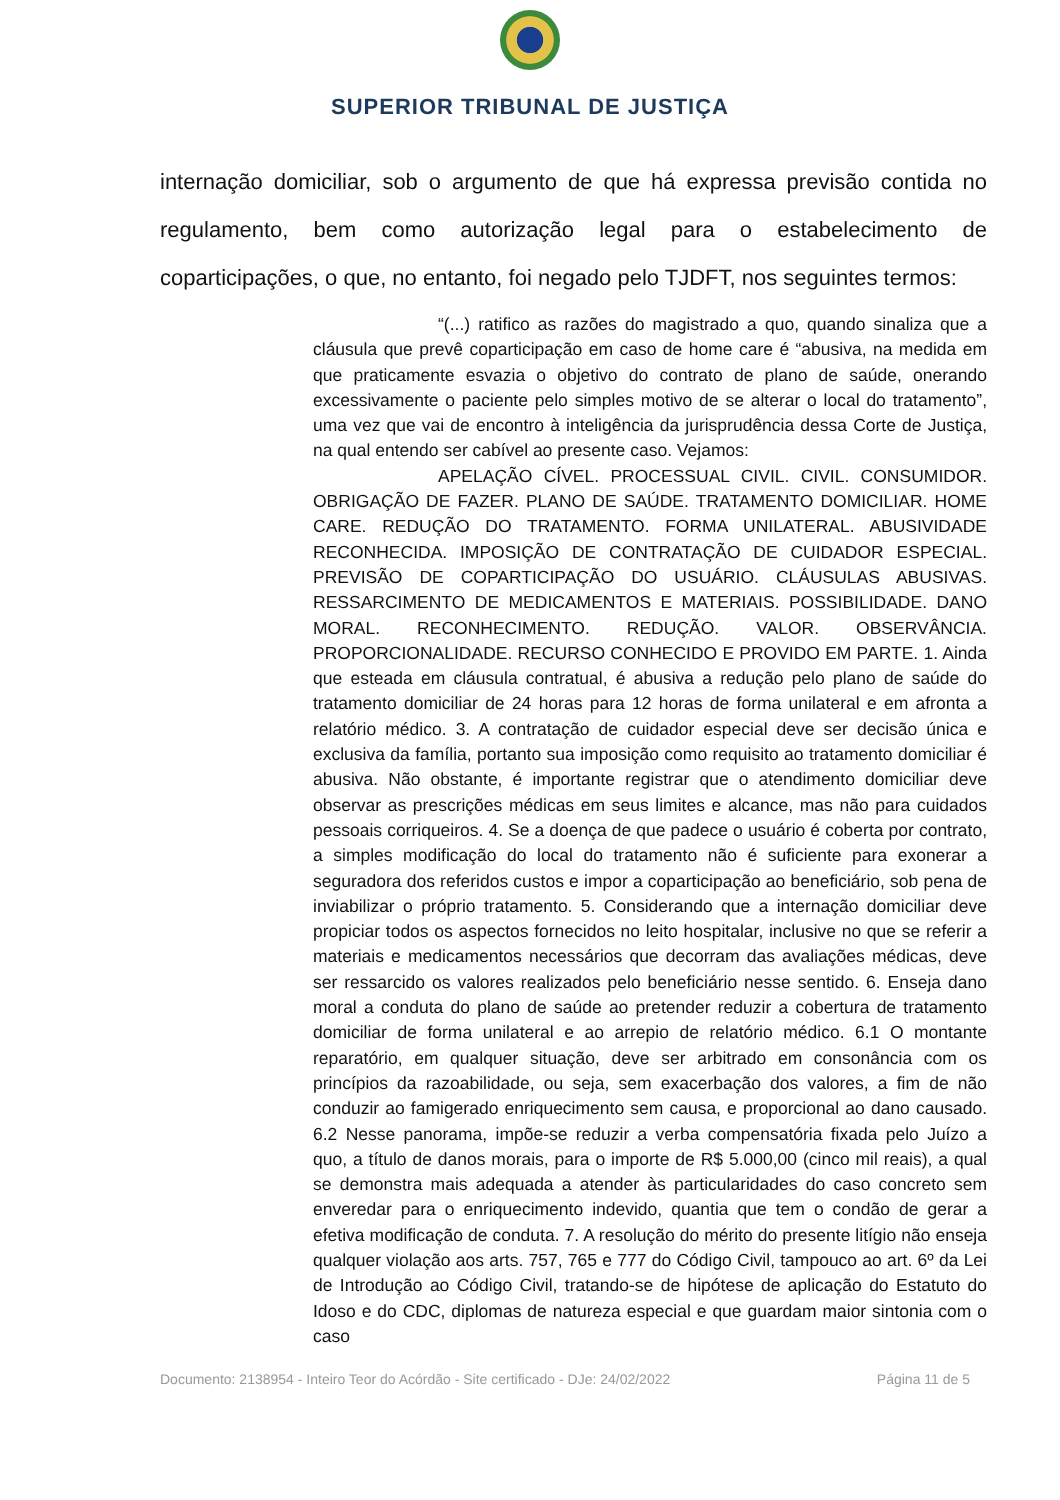SUPERIOR TRIBUNAL DE JUSTIÇA
internação domiciliar, sob o argumento de que há expressa previsão contida no regulamento, bem como autorização legal para o estabelecimento de coparticipações, o que, no entanto, foi negado pelo TJDFT, nos seguintes termos:
“(...) ratifico as razões do magistrado a quo, quando sinaliza que a cláusula que prevê coparticipação em caso de home care é “abusiva, na medida em que praticamente esvazia o objetivo do contrato de plano de saúde, onerando excessivamente o paciente pelo simples motivo de se alterar o local do tratamento”, uma vez que vai de encontro à inteligência da jurisprudência dessa Corte de Justiça, na qual entendo ser cabível ao presente caso. Vejamos:
APELAÇÃO CÍVEL. PROCESSUAL CIVIL. CIVIL. CONSUMIDOR. OBRIGAÇÃO DE FAZER. PLANO DE SAÚDE. TRATAMENTO DOMICILIAR. HOME CARE. REDUÇÃO DO TRATAMENTO. FORMA UNILATERAL. ABUSIVIDADE RECONHECIDA. IMPOSIÇÃO DE CONTRATAÇÃO DE CUIDADOR ESPECIAL. PREVISÃO DE COPARTICIPAÇÃO DO USUÁRIO. CLÁUSULAS ABUSIVAS. RESSARCIMENTO DE MEDICAMENTOS E MATERIAIS. POSSIBILIDADE. DANO MORAL. RECONHECIMENTO. REDUÇÃO. VALOR. OBSERVÂNCIA. PROPORCIONALIDADE. RECURSO CONHECIDO E PROVIDO EM PARTE. 1. Ainda que esteada em cláusula contratual, é abusiva a redução pelo plano de saúde do tratamento domiciliar de 24 horas para 12 horas de forma unilateral e em afronta a relatório médico. 3. A contratação de cuidador especial deve ser decisão única e exclusiva da família, portanto sua imposição como requisito ao tratamento domiciliar é abusiva. Não obstante, é importante registrar que o atendimento domiciliar deve observar as prescrições médicas em seus limites e alcance, mas não para cuidados pessoais corriqueiros. 4. Se a doença de que padece o usuário é coberta por contrato, a simples modificação do local do tratamento não é suficiente para exonerar a seguradora dos referidos custos e impor a coparticipação ao beneficiário, sob pena de inviabilizar o próprio tratamento. 5. Considerando que a internação domiciliar deve propiciar todos os aspectos fornecidos no leito hospitalar, inclusive no que se referir a materiais e medicamentos necessários que decorram das avaliações médicas, deve ser ressarcido os valores realizados pelo beneficiário nesse sentido. 6. Enseja dano moral a conduta do plano de saúde ao pretender reduzir a cobertura de tratamento domiciliar de forma unilateral e ao arrepio de relatório médico. 6.1 O montante reparatório, em qualquer situação, deve ser arbitrado em consonância com os princípios da razoabilidade, ou seja, sem exacerbação dos valores, a fim de não conduzir ao famigerado enriquecimento sem causa, e proporcional ao dano causado. 6.2 Nesse panorama, impõe-se reduzir a verba compensatória fixada pelo Juízo a quo, a título de danos morais, para o importe de R$ 5.000,00 (cinco mil reais), a qual se demonstra mais adequada a atender às particularidades do caso concreto sem enveredar para o enriquecimento indevido, quantia que tem o condão de gerar a efetiva modificação de conduta. 7. A resolução do mérito do presente litígio não enseja qualquer violação aos arts. 757, 765 e 777 do Código Civil, tampouco ao art. 6º da Lei de Introdução ao Código Civil, tratando-se de hipótese de aplicação do Estatuto do Idoso e do CDC, diplomas de natureza especial e que guardam maior sintonia com o caso
Documento: 2138954 - Inteiro Teor do Acórdão - Site certificado - DJe: 24/02/2022 Página 11 de 5